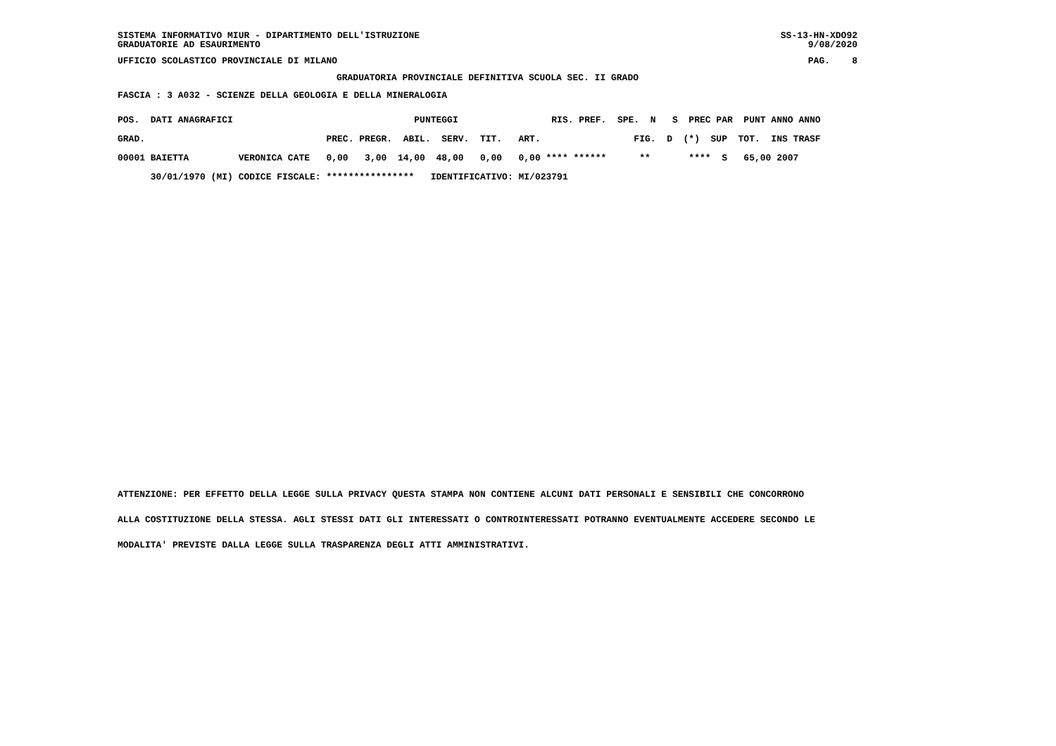SISTEMA INFORMATIVO MIUR - DIPARTIMENTO DELL'ISTRUZIONE GRADUATORIE AD ESAURIMENTO SS-13-HN-XDO92 9/08/2020
UFFICIO SCOLASTICO PROVINCIALE DI MILANO PAG. 8
GRADUATORIA PROVINCIALE DEFINITIVA SCUOLA SEC. II GRADO
FASCIA : 3 A032 - SCIENZE DELLA GEOLOGIA E DELLA MINERALOGIA
| POS. DATI ANAGRAFICI | | PUNTEGGI RIS. PREF. SPE. N S PREC PAR PUNT ANNO ANNO |
| --- | --- | --- |
| GRAD. | | PREC. PREGR. ABIL. SERV. TIT. ART. FIG. D (*) SUP TOT. INS TRASF |
| 00001 BAIETTA | VERONICA CATE | 0,00 3,00 14,00 48,00 0,00 0,00 **** ****** ** **** S 65,00 2007 |
| 30/01/1970 (MI) | CODICE FISCALE: | **************** IDENTIFICATIVO: MI/023791 |
ATTENZIONE: PER EFFETTO DELLA LEGGE SULLA PRIVACY QUESTA STAMPA NON CONTIENE ALCUNI DATI PERSONALI E SENSIBILI CHE CONCORRONO
ALLA COSTITUZIONE DELLA STESSA. AGLI STESSI DATI GLI INTERESSATI O CONTROINTERESSATI POTRANNO EVENTUALMENTE ACCEDERE SECONDO LE
MODALITA' PREVISTE DALLA LEGGE SULLA TRASPARENZA DEGLI ATTI AMMINISTRATIVI.